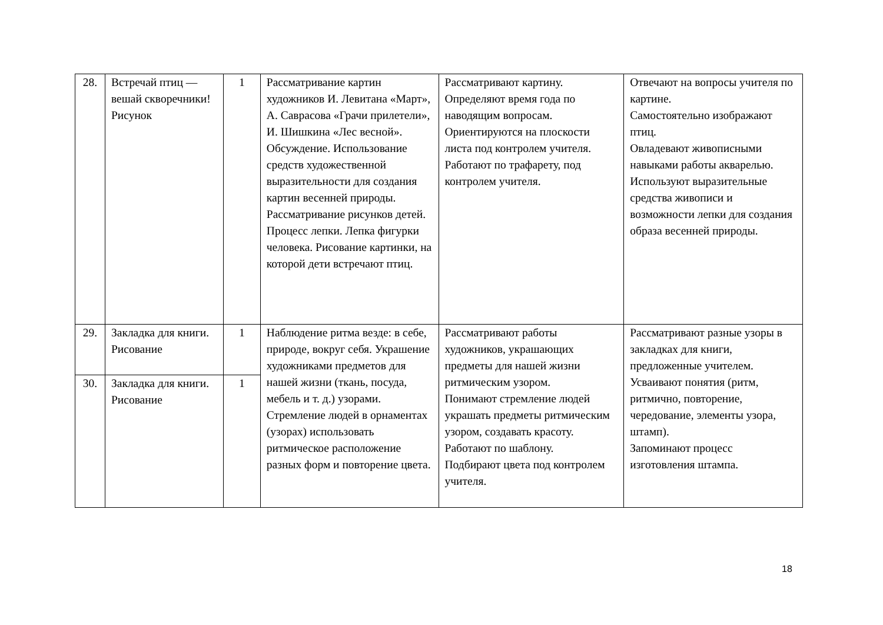| 28. | Встречай птиц — вешай скворечники! Рисунок | 1 | Рассматривание картин художников И. Левитана «Март», А. Саврасова «Грачи прилетели», И. Шишкина «Лес весной». Обсуждение. Использование средств художественной выразительности для создания картин весенней природы. Рассматривание рисунков детей. Процесс лепки. Лепка фигурки человека. Рисование картинки, на которой дети встречают птиц. | Рассматривают картину. Определяют время года по наводящим вопросам. Ориентируются на плоскости листа под контролем учителя. Работают по трафарету, под контролем учителя. | Отвечают на вопросы учителя по картине. Самостоятельно изображают птиц. Овладевают живописными навыками работы акварелью. Используют выразительные средства живописи и возможности лепки для создания образа весенней природы. |
| 29. | Закладка для книги. Рисование | 1 | Наблюдение ритма везде: в себе, природе, вокруг себя. Украшение художниками предметов для нашей жизни (ткань, посуда, мебель и т. д.) узорами. Стремление людей в орнаментах (узорах) использовать ритмическое расположение разных форм и повторение цвета. | Рассматривают работы художников, украшающих предметы для нашей жизни ритмическим узором. Понимают стремление людей украшать предметы ритмическим узором, создавать красоту. Работают по шаблону. Подбирают цвета под контролем учителя. | Рассматривают разные узоры в закладках для книги, предложенные учителем. Усваивают понятия (ритм, ритмично, повторение, чередование, элементы узора, штамп). Запоминают процесс изготовления штампа. |
| 30. | Закладка для книги. Рисование | 1 | | | |
18